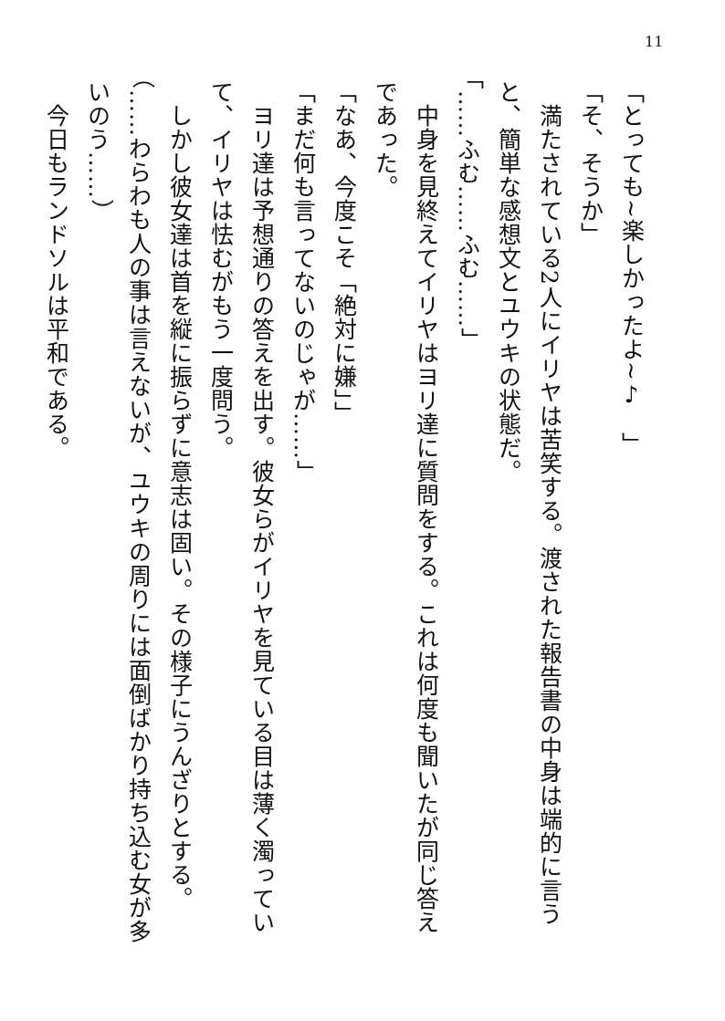11
「とっても~楽しかったよ~♪　」
「そ、そうか」
　満たされている2人にイリヤは苦笑する。渡された報告書の中身は端的に言うと、簡単な感想文とユウキの状態だ。
「……ふむ……ふむ……」
　中身を見終えてイリヤはヨリ達に質問をする。これは何度も聞いたが同じ答えであった。
「なあ、今度こそ「絶対に嫌」」
「まだ何も言ってないのじゃが……」
　ヨリ達は予想通りの答えを出す。彼女らがイリヤを見ている目は薄く濁っていて、イリヤは怯むがもう一度問う。
　しかし彼女達は首を縦に振らずに意志は固い。その様子にうんざりとする。
（……わらわも人の事は言えないが、ユウキの周りには面倒ばかり持ち込む女が多いのう……）
　今日もランドソルは平和である。